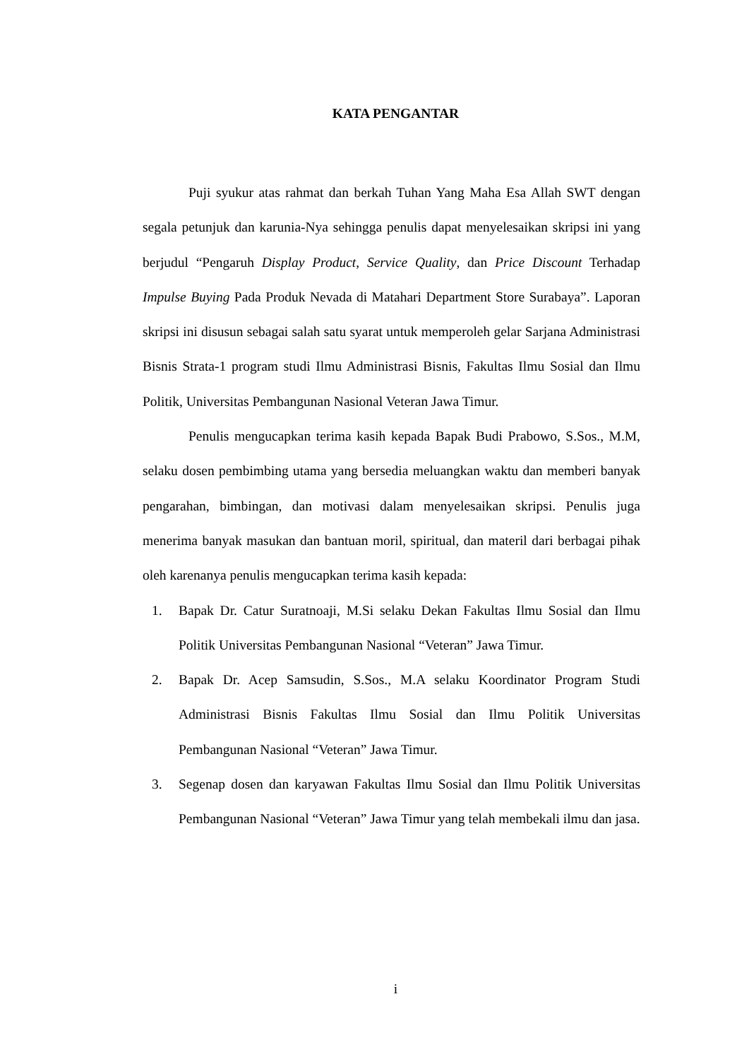KATA PENGANTAR
Puji syukur atas rahmat dan berkah Tuhan Yang Maha Esa Allah SWT dengan segala petunjuk dan karunia-Nya sehingga penulis dapat menyelesaikan skripsi ini yang berjudul “Pengaruh Display Product, Service Quality, dan Price Discount Terhadap Impulse Buying Pada Produk Nevada di Matahari Department Store Surabaya”. Laporan skripsi ini disusun sebagai salah satu syarat untuk memperoleh gelar Sarjana Administrasi Bisnis Strata-1 program studi Ilmu Administrasi Bisnis, Fakultas Ilmu Sosial dan Ilmu Politik, Universitas Pembangunan Nasional Veteran Jawa Timur.
Penulis mengucapkan terima kasih kepada Bapak Budi Prabowo, S.Sos., M.M, selaku dosen pembimbing utama yang bersedia meluangkan waktu dan memberi banyak pengarahan, bimbingan, dan motivasi dalam menyelesaikan skripsi. Penulis juga menerima banyak masukan dan bantuan moril, spiritual, dan materil dari berbagai pihak oleh karenanya penulis mengucapkan terima kasih kepada:
1. Bapak Dr. Catur Suratnoaji, M.Si selaku Dekan Fakultas Ilmu Sosial dan Ilmu Politik Universitas Pembangunan Nasional “Veteran” Jawa Timur.
2. Bapak Dr. Acep Samsudin, S.Sos., M.A selaku Koordinator Program Studi Administrasi Bisnis Fakultas Ilmu Sosial dan Ilmu Politik Universitas Pembangunan Nasional “Veteran” Jawa Timur.
3. Segenap dosen dan karyawan Fakultas Ilmu Sosial dan Ilmu Politik Universitas Pembangunan Nasional “Veteran” Jawa Timur yang telah membekali ilmu dan jasa.
i